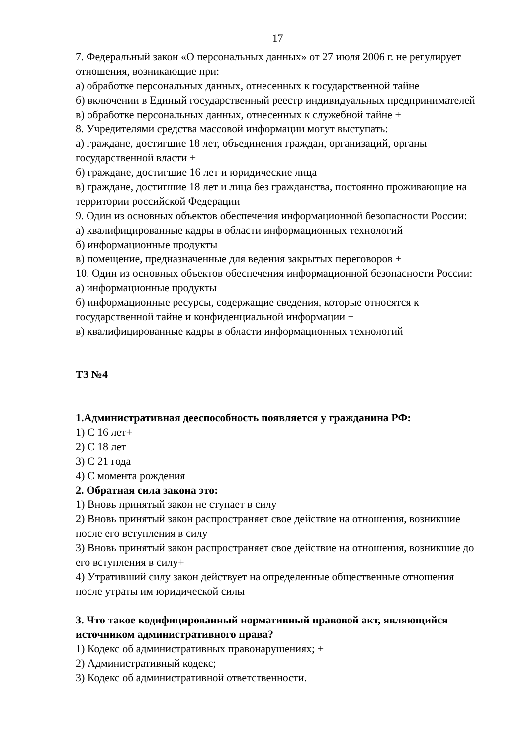17
7. Федеральный закон «О персональных данных» от 27 июля 2006 г. не регулирует отношения, возникающие при:
а) обработке персональных данных, отнесенных к государственной тайне
б) включении в Единый государственный реестр индивидуальных предпринимателей
в) обработке персональных данных, отнесенных к служебной тайне +
8. Учредителями средства массовой информации могут выступать:
а) граждане, достигшие 18 лет, объединения граждан, организаций, органы государственной власти +
б) граждане, достигшие 16 лет и юридические лица
в) граждане, достигшие 18 лет и лица без гражданства, постоянно проживающие на территории российской Федерации
9. Один из основных объектов обеспечения информационной безопасности России:
а) квалифицированные кадры в области информационных технологий
б) информационные продукты
в) помещение, предназначенные для ведения закрытых переговоров +
10. Один из основных объектов обеспечения информационной безопасности России:
а) информационные продукты
б) информационные ресурсы, содержащие сведения, которые относятся к государственной тайне и конфиденциальной информации +
в) квалифицированные кадры в области информационных технологий
ТЗ №4
1.Административная дееспособность появляется у гражданина РФ:
1) С 16 лет+
2) С 18 лет
3) С 21 года
4) С момента рождения
2. Обратная сила закона это:
1) Вновь принятый закон не ступает в силу
2) Вновь принятый закон распространяет свое действие на отношения, возникшие после его вступления в силу
3) Вновь принятый закон распространяет свое действие на отношения, возникшие до его вступления в силу+
4) Утративший силу закон действует на определенные общественные отношения после утраты им юридической силы
3. Что такое кодифицированный нормативный правовой акт, являющийся источником административного права?
1) Кодекс об административных правонарушениях; +
2) Административный кодекс;
3) Кодекс об административной ответственности.